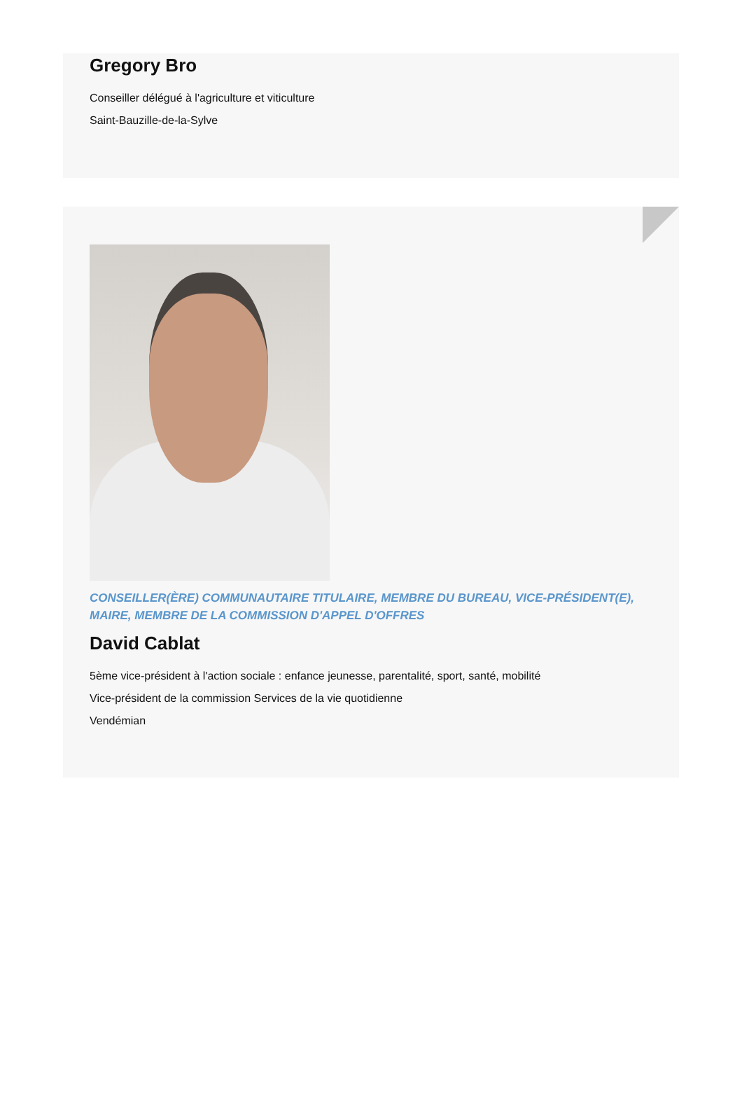Gregory Bro
Conseiller délégué à l'agriculture et viticulture
Saint-Bauzille-de-la-Sylve
CONSEILLER(ÈRE) COMMUNAUTAIRE TITULAIRE, MEMBRE DU BUREAU, VICE-PRÉSIDENT(E), MAIRE, MEMBRE DE LA COMMISSION D'APPEL D'OFFRES
David Cablat
5ème vice-président à l'action sociale : enfance jeunesse, parentalité, sport, santé, mobilité
Vice-président de la commission Services de la vie quotidienne
Vendémian